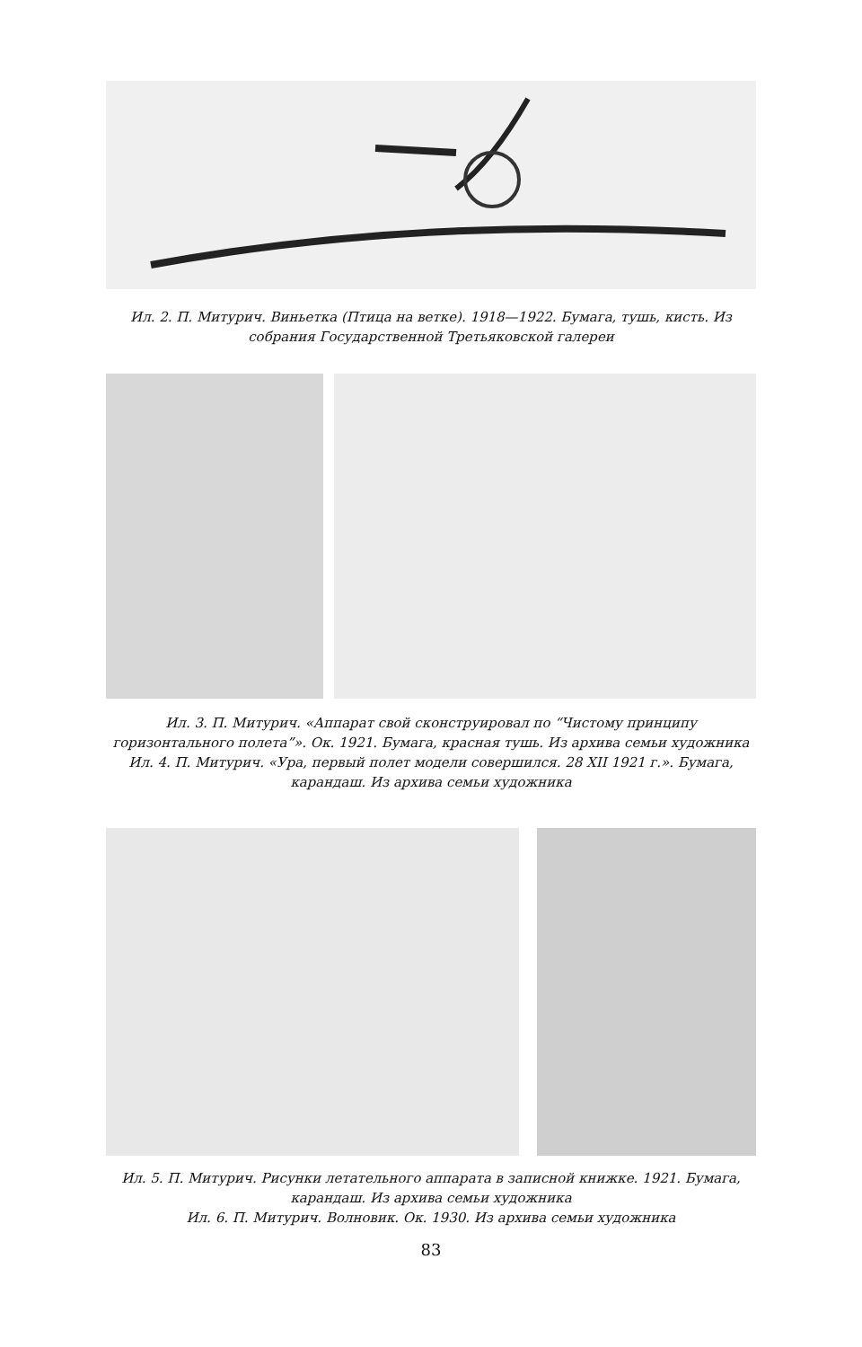Ил. 2. П. Митурич. Виньетка (Птица на ветке). 1918—1922. Бумага, тушь, кисть. Из собрания Государственной Третьяковской галереи
Ил. 3. П. Митурич. «Аппарат свой сконструировал по “Чистому принципу горизонтального полета”». Ок. 1921. Бумага, красная тушь. Из архива семьи художника
Ил. 4. П. Митурич. «Ура, первый полет модели совершился. 28 XII 1921 г.». Бумага, карандаш. Из архива семьи художника
Ил. 5. П. Митурич. Рисунки летательного аппарата в записной книжке. 1921. Бумага, карандаш. Из архива семьи художника
Ил. 6. П. Митурич. Волновик. Ок. 1930. Из архива семьи художника
83